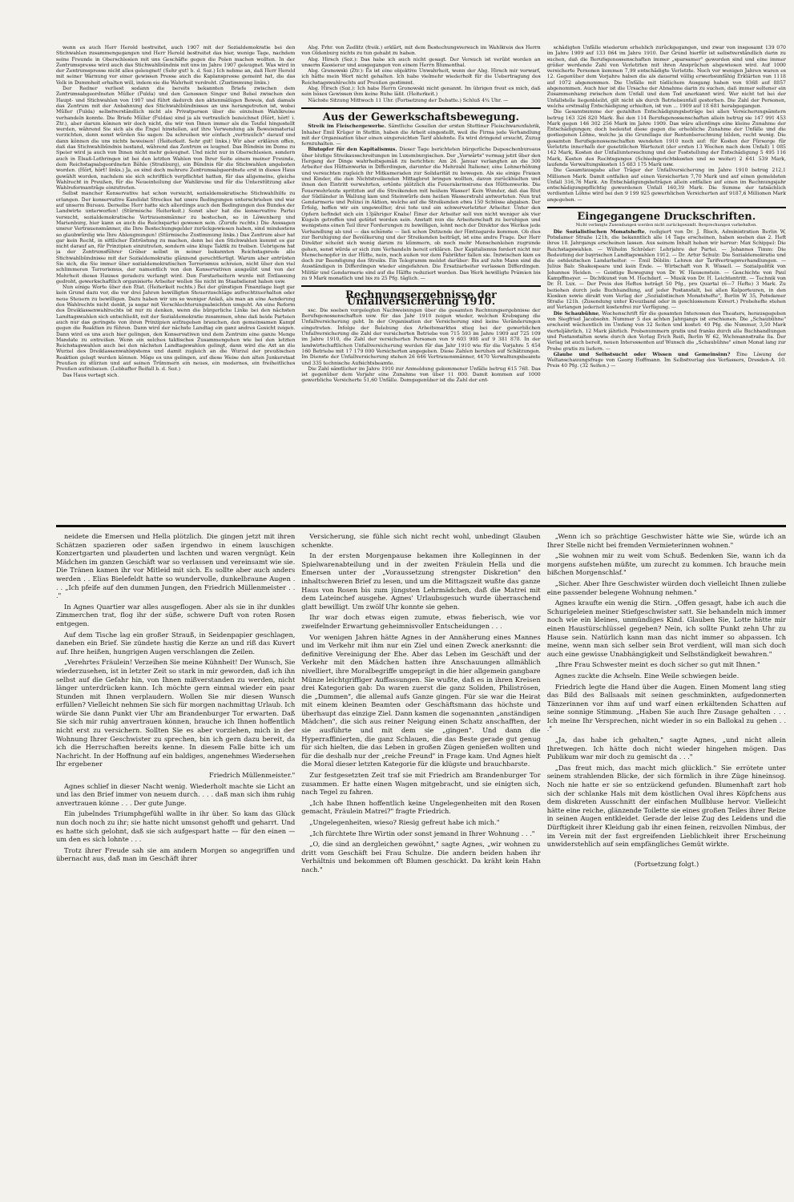wenn es auch Herr Herold bestreitet, auch 1907 mit der Sozialdemokratie bei den Stichwahlen zusammengegangen und Herr Herold bestreitet das hier, wenige Tage, nachdem seine Freunde in Oberschlesien mit uns Geschäfte gegen die Polen machen wollten. In der Zentrumspresse wird auch das Stichwahlbündnis mit uns im Jahre 1907 geleugnet. Was wird in der Zentrumspresse nicht alles geleugnet! (Sehr gut! b. d. Soz.) Ich nehme an, daß Herr Herold mit seiner Warnung vor einer gewissen Presse auch die Kaplanspresse gemeint hat, die das Volk in Dummheit erhalten will, indem sie die Wahrheit verdreht. (Zustimmung links.)
Der Redner verliest sodann die bereits bekannten Briefe zwischen dem Zentrumsabgeordneten Müller (Fulda) und den Genossen Singer und Bebel zwischen den Haupt- und Stichwahlen von 1907 und führt dadurch den aktenmäßigen Beweis, daß damals das Zentrum mit der Anbahnung des Stichwahlbündnisses an uns herangetreten ist, wobei Müller (Fulda) selbstverständlich nicht als Privatperson über die einzelnen Wahlkreise verhandeln konnte. Die Briefe Müller (Fuldas) sind ja als vertraulich bezeichnet (Hört, hört! i. Ztr.), aber darum können wir doch nicht, die wir von Ihnen immer als die Teufel hingestellt werden, während Sie sich als die Engel hinstellen, auf ihre Verwendung als Beweismaterial verzichten, denn sonst würden Sie sagen: Da schreiben wir einfach „vertraulich" darauf und dann können die uns nichts beweisen! (Heiterkeit. Sehr gut! links.) Wir aber erklären offen, daß das Stichwahlbündnis bestand, während das Zentrum es leugnet. Das Bündnis im Dome zu Speier wird ja auch von Ihnen nicht mehr geleugnet. Und nicht nur in Oberschlesien, sondern auch in Elsaß-Lothringen ist bei den letzten Wahlen von Ihrer Seite einem meiner Freunde, dem Reichstagsabgeordneten Böhle (Straßburg), ein Bündnis für die Stichwahlen angeboten worden. (Hört, hört! links.) Ja, es sind doch mehrere Zentrumsabgeordnete erst in dieses Haus gewählt worden, nachdem sie sich schriftlich verpflichtet hatten, für das allgemeine, gleiche Wahlrecht in Preußen, für die Neueinteilung der Wahlkreise und für die Unterstützung aller Wahlreformanträge einzutreten.
Selbst mancher Konservative hat schon versucht, sozialdemokratische Stichwahlhilfe zu erlangen. Der konservative Kandidat Streckes hat unsre Bedingungen unterschrieben und war auf unserm Bureau. Derselbe Herr hatte sich allerdings auch den Bedingungen des Bundes der Landwirte unterworfen! (Stürmische Heiterkeit.) Sonst aber hat die konservative Partei versucht, sozialdemokratische Vertrauensmänner zu bestechen, so in Löwenberg und Marienburg, hier kann es auch die Reichspartei gewesen sein. (Zurufe rechts.) Die Aussagen unsrer Vertrauensmänner, die Ihre Bestechungsgelder zurückgewiesen haben, sind mindestens so glaubwürdig wie Ihre Ableugnungen! (Stürmische Zustimmung links.) Das Zentrum aber hat gar kein Recht, in sittlicher Entrüstung zu machen, denn bei den Stichwahlen kommt es gar nicht darauf an, für Prinzipien einzutreten, sondern eine kluge Taktik zu treiben. Uebrigens hat ja der Zentrumsführer Gröber selbst in seiner bekannten Reichstagsrede alle Stichwahlbündnisse mit der Sozialdemokratie glänzend gerechtfertigt. Warum aber entrüsten Sie sich, die Sie immer über sozialdemokratischen Terrorismus schreien, nicht über den viel schlimmeren Terrorismus, der namentlich von den Konservativen ausgeübt und von der Mehrheit dieses Hauses geradezu verlangt wird. Den Forstarbeitern wurde mit Entlassung gedroht, gewerkschaftlich organisierte Arbeiter wollen Sie nicht im Staatsdienst haben usw.
Nun einige Worte über den Etat. (Heiterkeit rechts.) Bei der günstigen Finanzlage liegt gar kein Grund dazu vor, die vor drei Jahren bewilligten Steuerzuschläge aufrechtzuerhalten oder neue Steuern zu bewilligen. Dazu haben wir um so weniger Anlaß, als man an eine Aenderung des Wahlrechts nicht denkt, ja sogar mit Verschlechterungsabsichten umgeht. An eine Reform des Dreiklassenwahlrechts ist nur zu denken, wenn die bürgerliche Linke bei den nächsten Landtagswahlen sich entschließt, mit der Sozialdemokratie zusammen, ohne daß beide Parteien auch nur das geringste von ihren Prinzipien aufzugeben brauchen, den gemeinsamen Kampf gegen die Reaktion zu führen. Dann wird der nächste Landtag ein ganz andres Gesicht zeigen. Dann wird es uns auch hier gelingen, den Konservativen und dem Zentrum eine ganze Menge Mandate zu entreißen. Wenn ein solches taktisches Zusammengehen wie bei den letzten Reichstagswahlen auch bei den nächsten Landtagswahlen gelingt, dann wird die Axt an die Wurzel des Dreiklassenwahlsystems und damit zugleich an die Wurzel der preußischen Reaktion gelegt werden können. Möge es uns gelingen, auf diese Weise den alten Junkerstaat Preußen zu stürzen und auf seinen Trümmern ein neues, ein modernes, ein freiheitliches Preußen aufzubauen. (Lebhafter Beifall b. d. Soz.)
Das Haus vertagt sich.
Abg. Frhr. von Zedlitz (freik.) erklärt, mit dem Bestechungsversuch im Wahlkreis des Herrn von Oldenburg nichts zu tun gehabt zu haben.
Abg. Hirsch (Soz.): Das habe ich auch nicht gesagt. Der Versuch ist verübt worden an unserm Kassierer und ausgegangen von einem Herrn Blumenthal.
Abg. Gronowski (Ztr.): Es ist eine objektive Unwahrheit, wenn der Abg. Hirsch mir vorwarf, ich hätte mein Wort nicht gehalten. Ich habe vielmehr wiederholt für die Uebertragung des Reichstagswahlrechts auf Preußen gestimmt.
Abg. Hirsch (Soz.): Ich habe Herrn Gronowski nicht genannt. Im übrigen freut es mich, daß sein böses Gewissen ihm keine Ruhe läßt. (Heiterkeit.)
Nächste Sitzung Mittwoch 11 Uhr. (Fortsetzung der Debatte.) Schluß 4¾ Uhr. —
Aus der Gewerkschaftsbewegung.
Streik im Fleischergewerbe. Sämtliche Gesellen der ersten Stettiner Fleischwarenfabrik, Inhaber Emil Krüger in Stettin, haben die Arbeit eingestellt, weil die Firma jede Verhandlung mit der Organisation über einen eingereichten Tarif ablehnte. Es wird dringend ersucht, Zuzug fernzuhalten. —
Blutopfer für den Kapitalismus. Dieser Tage berichteten bürgerliche Depeschenbureaus über blutige Streikausschreitungen im Luxemburgischen. Der „Vorwärts" vermag jetzt über den Hergang der Dinge wahrheitsgemäß zu berichten: Am 26. Januar verlangten an die 300 Arbeiter des Hüttenwerks in Differdingen, darunter die Mehrzahl Italiener, eine Lohnerhöhung und versuchten zugleich ihr Mitkameraden zur Solidarität zu bewegen. Als sie einige Frauen und Kinder, die den Nichtstreikenden Mittagbrot bringen wollten, davon zurückhielten und ihnen den Eintritt verwehrten, ertönte plötzlich die Feueralarmsirene des Hüttenwerks. Die Feuerwehrleute spritzten auf die Streikenden mit heißem Wasser! Kein Wunder, daß das Blut der Südländer in Wallung kam und Steinwürfe dem heißen Wasserstrahl antworteten. Nun trat Gendarmerie und Polizei in Aktion, welche auf die Streikenden etwa 150 Schüsse abgaben. Der Erfolg, hoffen wir ein ungewollter, drei tote und ein schwerverletzter Arbeiter. Unter den Opfern befindet sich ein 13jähriger Knabe! Einer der Arbeiter soll von nicht weniger als vier Kugeln getroffen und getötet worden sein. Anstatt nun die Arbeiterschaft zu beruhigen und wenigstens einen Teil ihrer Forderungen zu bewilligen, lehnt noch der Direktor des Werkes jede Verhandlung ab und — das schönste — ließ schon Dutzende der Hintzegarde kommen. Ob dies zur Beruhigung der Bevölkerung und der Streikenden beiträgt, ist eine andre Frage. Der Herr Direktor scheint sich wenig darum zu kümmern, ob noch mehr Menschenleben zugrunde gehen, sonst würde er sich zum Verhandeln bereit erklären. Der Kapitalismus fordert nicht nur Menschenopfer in der Hütte, nein, noch außen vor dem Fabriktor fallen sie. Inzwischen kam es doch zur Beendigung des Streiks. Ein Telegramm meldet darüber: Bis auf zehn Mann sind die Ausständigen in Differdingen wieder eingefahren. Die Ersatzarbeiter verlassen Differdingen. Militär und Gendarmerie sind auf die Hälfte reduziert worden. Das Werk bewilligte Prämien bis zu 9 Mark monatlich und bis zu 25 Pfg. täglich. —
Rechnungsergebnisse der Unfallversicherung 1910.
ssc. Die soeben vorgelegten Nachweisungen über die gesamten Rechnungsergebnisse der Berufsgenossenschaften usw. für das Jahr 1910 zeigen wieder, welchen Krebsgang die Unfallversicherung geht. In der Organisation der Versicherung sind keine Veränderungen eingetreten. Infolge der Belebung des Arbeitsmarktes stieg bei der gewerblichen Unfallversicherung die Zahl der versicherten Betriebe von 715 593 im Jahre 1909 auf 725 109 im Jahre 1910, die Zahl der versicherten Personen von 9 603 908 auf 9 381 878. In der landwirtschaftlichen Unfallversicherung werden für das Jahr 1910 wie für die Vorjahre 5 454 160 Betriebe mit 17 179 000 Versicherten angegeben. Diese Zahlen beruhen auf Schätzungen. Im Dienste der Unfallversicherung stehen 26 646 Vertrauensmänner, 4470 Verwaltungsbeamte und 335 technische Aufsichtsbeamte.
Die Zahl sämtlicher im Jahre 1910 zur Anmeldung gekommener Unfälle betrug 615 768. Das ist gegenüber dem Vorjahr eine Zunahme von über 11 000. Damit kommen auf 1000 gewerbliche Versicherte 51,60 Unfälle. Demgegenüber ist die Zahl der ent-
schädigten Unfälle wiederum erheblich zurückgegangen, und zwar von insgesamt 139 070 im Jahre 1909 auf 133 064 im Jahre 1910. Der Grund hierfür ist selbstverständlich darin zu suchen, daß die Berufsgenossenschaften immer „sparsamer" geworden sind und eine immer größer werdende Zahl von Verletzten mit ihren Ansprüchen abgewiesen wird. Auf 1000 versicherte Personen kommen 7,99 entschädigte Verletzte. Noch vor wenigen Jahren waren es 12. Gegenüber dem Vorjahre haben die als dauernd völlig erwerbsunfähig Erklärten von 1118 auf 1072 abgenommen. Die Unfälle mit tödlichem Ausgang haben von 9368 auf 8857 abgenommen. Auch hier ist die Ursache der Abnahme darin zu suchen, daß immer seltener ein Zusammenhang zwischen dem Unfall und dem Tod anerkannt wird. Wer nicht tot bei der Unfallstelle liegenbleibt, gilt nicht als durch Betriebsunfall gestorben. Die Zahl der Personen, welche erstmalig Entschädigung erhielten, ist von ... 1909 auf 18 681 herabgegangen.
Die Gesamtsumme der gezahlten Entschädigungsbeträge bei allen Versicherungsämtern betrug 163 326 820 Mark. Bei den 114 Berufsgenossenschaften allein betrug sie 147 991 453 Mark gegen 146 302 256 Mark im Jahre 1909. Das wäre allerdings eine kleine Zunahme der Entschädigungen; doch bedeutet diese gegen die erhebliche Zunahme der Unfälle und die gestiegenen Löhne, welche ja die Grundlage der Rentenberechnung bilden, recht wenig. Die gesamten Berufsgenossenschaften wendeten 1910 noch auf: für Kosten der Fürsorge für Verletzte innerhalb der gesetzlichen Wartezeit (der ersten 13 Wochen nach dem Unfall) 1 085 142 Mark, Kosten der Unfalluntersuchung und der Feststellung der Entschädigung 5 495 116 Mark, Kosten des Rechtsganges (Schiedsgerichtskosten und so weiter) 2 641 539 Mark, laufende Verwaltungskosten 15 683 175 Mark usw.
Die Gesamtausgabe aller Träger der Unfallversicherung im Jahre 1910 betrug 212,1 Millionen Mark. Damit entfallen auf einen Versicherten 7,70 Mark und auf einen gemeldeten Unfall 316,76 Mark. An Entschädigungsbeträgen allein entfallen auf einen im Rechnungsjahr entschädigungspflichtig gewordenen Unfall 160,39 Mark. Die Summe der tatsächlich verdienten Löhne wird bei den 9 199 925 gewerblichen Versicherten auf 9187,6 Millionen Mark angegeben. —
Eingegangene Druckschriften.
Nicht verlangte Zusendungen werden nicht zurückgesandt. Besprechungen vorbehalten.
Die Sozialistischen Monatshefte, redigiert von Dr. J. Bloch, Administration Berlin W, Potsdamer Straße 121h, die bekanntlich alle 14 Tage erscheinen, haben soeben das 2. Heft ihres 18. Jahrgangs erscheinen lassen. Aus seinem Inhalt heben wir hervor: Max Schippel: Die Reichstagswahlen. — Wilhelm Schröder: Lehrjahre der Partei. — Johannes Timm: Die Bedeutung der bayrischen Landtagswahlen 1912. — Dr. Artur Schulz: Die Sozialdemokratie und die ostdeutschen Landarbeiter. — Emil Döblin: Lehren der Tarifvertragsverhandlungen. — Julius Bab: Shakespeare und kein Ende. — Wirtschaft von R. Wissell. — Sozialpolitik von Johannes Heiden. — Geistige Bewegung von Dr. W. Hausenstein. — Geschichte von Paul Kampffmeyer. — Dichtkunst von M. Hochdorf. — Musik von Dr. H. Leichtentritt. — Technik von Dr. H. Lux. — Der Preis des Heftes beträgt 50 Pfg., pro Quartal (6—7 Hefte) 3 Mark. Zu beziehen durch jede Buchhandlung, auf jeder Postanstalt, bei allen Kolporteuren, in den Kiosken sowie direkt vom Verlag der „Sozialistischen Monatshefte", Berlin W 35, Potsdamer Straße 121h. (Zusendung unter Kreuzband oder in geschlossenem Kuvert.) Probehefte stehen auf Verlangen jederzeit kostenfrei zur Verfügung. —
Die Schaubühne, Wochenschrift für die gesamten Interessen des Theaters, herausgegeben von Siegfried Jacobsohn. Nummer 5 des achten Jahrgangs ist erschienen. Die „Schaubühne" erscheint wöchentlich im Umfang von 32 Seiten und kostet: 40 Pfg. die Nummer, 3,50 Mark vierteljährlich, 12 Mark jährlich. Probenummern gratis und franko durch alle Buchhandlungen und Postanstalten sowie durch den Verlag Erich Reiß, Berlin W 62, Wichmannstraße 8a. Der Verlag ist auch bereit, neuen Interessenten auf Wunsch die „Schaubühne" einen Monat lang zur Probe gratis zu liefern. —
Glaube und Selbstsucht oder Wissen und Gemeinsinn? Eine Lösung der Weltanschauungsfrage von Georg Hoffmann. Im Selbstverlag des Verfassers, Dresden-A. 10. Preis 40 Pfg. (32 Seiten.) —
neidete die Emersen und Hella plötzlich. Die gingen jetzt mit ihren Schätzen spazieren oder saßen irgendwo in einem lauschigen Konzertgarten und plauderten und lachten und waren vergnügt. Kein Mädchen im ganzen Geschäft war so verlassen und vereinsamt wie sie. Die Tränen kamen ihr vor Mitleid mit sich. Es sollte aber auch anders werden . . Elias Bielefeldt hatte so wundervolle, dunkelbraune Augen . . . „Ich pfeife auf den dummen Jungen, den Friedrich Müllenmeister . . ."
In Agnes Quartier war alles ausgeflogen. Aber als sie in ihr dunkles Zimmerchen trat, flog ihr der süße, schwere Duft von roten Rosen entgegen.
Auf dem Tische lag ein großer Strauß, in Seidenpapier geschlagen, daneben ein Brief. Sie zündete hastig die Kerze an und riß das Kuvert auf. Ihre heißen, hungrigen Augen verschlangen die Zeilen.
„Verehrtes Fräulein! Verzeihen Sie meine Kühnheit! Der Wunsch, Sie wiederzusehen, ist in letzter Zeit so stark in mir geworden, daß ich ihn selbst auf die Gefahr hin, von Ihnen mißverstanden zu werden, nicht länger unterdrücken kann. Ich möchte gern einmal wieder ein paar Stunden mit Ihnen verplaudern. Wollen Sie mir diesen Wunsch erfüllen? Vielleicht nehmen Sie sich für morgen nachmittag Urlaub. Ich würde Sie dann Punkt vier Uhr am Brandenburger Tor erwarten. Daß Sie sich mir ruhig anvertrauen können, brauche ich Ihnen hoffentlich nicht erst zu versichern. Sollten Sie es aber vorziehen, mich in der Wohnung Ihrer Geschwister zu sprechen, bin ich gern dazu bereit, da ich die Herrschaften bereits kenne. In diesem Falle bitte ich um Nachricht. In der Hoffnung auf ein baldiges, angenehmes Wiedersehen Ihr ergebener
Friedrich Müllenmeister."
Agnes schlief in dieser Nacht wenig. Wiederholt machte sie Licht an und las den Brief immer von neuem durch. . . . daß man sich ihm ruhig anvertrauen könne . . . Der gute Junge.
Ein jubelndes Triumphgefühl wallte in ihr über. So kam das Glück nun doch noch zu ihr; sie hatte nicht umsonst gehofft und geharrt. Und es hatte sich gelohnt, daß sie sich aufgespart hatte — für den einen — um den es sich lohnte . . .
Trotz ihrer Freude sah sie am andern Morgen so angegriffen und übernacht aus, daß man im Geschäft ihrer
Versicherung, sie fühle sich nicht recht wohl, unbedingt Glauben schenkte.
In der ersten Morgenpause bekamen ihre Kolleginnen in der Spielwarenabteilung und in der zweiten Fräulein Hella und die Emersen unter der „Voraussetzung strengster Diskretion" den inhaltschweren Brief zu lesen, und um die Mittagszeit wußte das ganze Haus von Rosen bis zum jüngsten Lehrmädchen, daß die Matrei mit dem Lateinchef ausgehe. Agnes' Urlaubsgesuch wurde überraschend glatt bewilligt. Um zwölf Uhr konnte sie gehen.
Ihr war doch etwas eigen zumute, etwas fieberisch, wie vor zweifelnder Erwartung geheimnisvoller Entscheidungen . . .
Vor wenigen Jahren hätte Agnes in der Annäherung eines Mannes und im Verkehr mit ihm nur ein Ziel und einen Zweck anerkannt: die definitive Vereinigung der Ehe. Aber das Leben im Geschäft und der Verkehr mit den Mädchen hatten ihre Anschauungen allmählich nivelliert, ihre Moralbegriffe umgeprägt in die hier allgemein gangbare Münze leichtgriffiger Auffassungen. Sie wußte, daß es in ihren Kreisen drei Kategorien gab: Da waren zuerst die ganz Soliden, Philiströsen, die „Dummen", die allemal aufs Ganze gingen. Für sie war die Heirat mit einem kleinen Beamten oder Geschäftsmann das höchste und überhaupt das einzige Ziel. Dann kamen die sogenannten „anständigen Mädchen", die sich aus reiner Neigung einen Schatz anschafften, der sie ausführte und mit dem sie „gingen". Und dann die Hyperraffinierten, die ganz Schlauen, die das Beste gerade gut genug für sich hielten, die das Leben in großen Zügen genießen wollten und für die deshalb nur der „reiche Freund" in Frage kam. Und Agnes hielt die Moral dieser letzten Kategorie für die klügste und brauchbarste.
Zur festgesetzten Zeit traf sie mit Friedrich am Brandenburger Tor zusammen. Er hatte einen Wagen mitgebracht, und sie einigten sich, nach Tegel zu fahren.
„Ich habe Ihnen hoffentlich keine Ungelegenheiten mit den Rosen gemacht, Fräulein Matrei?" fragte Friedrich.
„Ungelegenheiten, wieso? Riesig gefreut habe ich mich."
„Ich fürchtete Ihre Wirtin oder sonst jemand in Ihrer Wohnung . . ."
„O, die sind an dergleichen gewöhnt," sagte Agnes, „wir wohnen zu dritt vom Geschäft bei Frau Schulze. Die andern beiden haben ihr Verhältnis und bekommen oft Blumen geschickt. Da kräht kein Hahn nach."
„Wenn ich so prächtige Geschwister hätte wie Sie, würde ich an Ihrer Stelle nicht bei fremden Vermieterinnen wohnen."
„Sie wohnen mir zu weit vom Schuß. Bedenken Sie, wann ich da morgens aufstehen müßte, um zurecht zu kommen. Ich brauche mein bißchen Morgenschlaf."
„Sicher. Aber Ihre Geschwister würden doch vielleicht Ihnen zuliebe eine passender belegene Wohnung nehmen."
Agnes kraufte ein wenig die Stirn. „Offen gesagt, habe ich auch die Schurigeleien meiner Stiefgeschwister satt. Sie behandeln mich immer noch wie ein kleines, unmündiges Kind. Glauben Sie, Lotte hätte mir einen Haustürschlüssel gegeben? Nein, ich sollte Punkt zehn Uhr zu Hause sein. Natürlich kann man das nicht immer so abpassen. Ich meine, wenn man sich selber sein Brot verdient, will man sich doch auch eine gewisse Unabhängigkeit und Selbständigkeit bewahren."
„Ihre Frau Schwester meint es doch sicher so gut mit Ihnen."
Agnes zuckte die Achseln. Eine Weile schwiegen beide.
Friedrich legte die Hand über die Augen. Einen Moment lang stieg das Bild des Ballsaals mit seinen geschminkten, aufgedonnerten Tänzerinnen vor ihm auf und warf einen erkältenden Schatten auf seine sonnige Stimmung. „Haben Sie auch Ihre Zusage gehalten . . . Ich meine Ihr Versprechen, nicht wieder in so ein Ballokal zu gehen . . ."
„Ja, das habe ich gehalten," sagte Agnes, „und nicht allein Ihretwegen. Ich hätte doch nicht wieder hingehen mögen. Das Publikum war mir doch zu gemischt da . . ."
„Das freut mich, das macht mich glücklich." Sie errötete unter seinem strahlenden Blicke, der sich förmlich in ihre Züge hineinsog. Noch nie hatte er sie so entzückend gefunden. Blumenhaft zart hob sich der schlanke Hals mit dem köstlichen Oval ihres Köpfchens aus dem diskreten Ausschnitt der einfachen Mullbluse hervor. Vielleicht hätte eine reiche, glänzende Toilette sie eines großen Teiles ihrer Reize in seinen Augen entkleidet. Gerade der leise Zug des Leidens und die Dürftigkeit ihrer Kleidung gab ihr einen feinen, reizvollen Nimbus, der im Verein mit der fast ergreifenden Lieblichkeit ihrer Erscheinung unwiderstehlich auf sein empfängliches Gemüt wirkte.
(Fortsetzung folgt.)